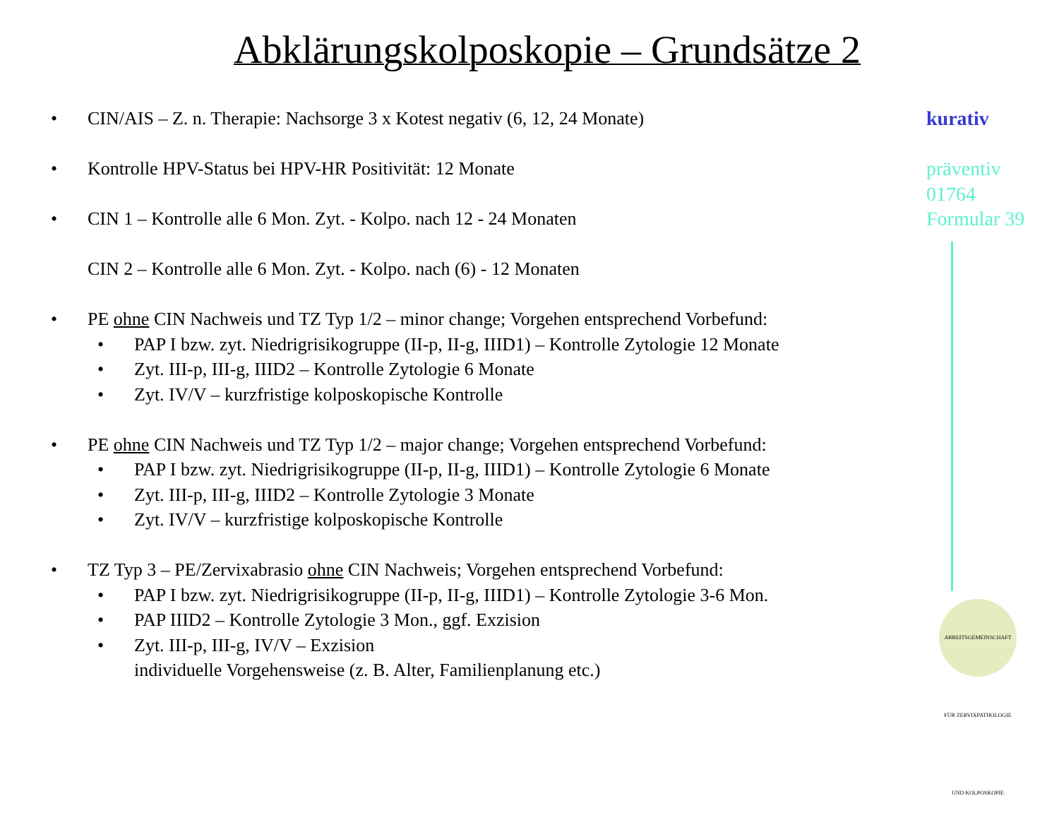Abklärungskolposkopie – Grundsätze 2
• CIN/AIS – Z. n. Therapie: Nachsorge 3 x Kotest negativ (6, 12, 24 Monate)
• Kontrolle HPV-Status bei HPV-HR Positivität: 12 Monate
• CIN 1 – Kontrolle alle 6 Mon. Zyt. - Kolpo. nach 12 - 24 Monaten
CIN 2 – Kontrolle alle 6 Mon. Zyt. - Kolpo. nach (6) - 12 Monaten
• PE ohne CIN Nachweis und TZ Typ 1/2 – minor change; Vorgehen entsprechend Vorbefund:
• PAP I bzw. zyt. Niedrigrisikogruppe (II-p, II-g, IIID1) – Kontrolle Zytologie 12 Monate
• Zyt. III-p, III-g, IIID2 – Kontrolle Zytologie 6 Monate
• Zyt. IV/V – kurzfristige kolposkopische Kontrolle
• PE ohne CIN Nachweis und TZ Typ 1/2 – major change; Vorgehen entsprechend Vorbefund:
• PAP I bzw. zyt. Niedrigrisikogruppe (II-p, II-g, IIID1) – Kontrolle Zytologie 6 Monate
• Zyt. III-p, III-g, IIID2 – Kontrolle Zytologie 3 Monate
• Zyt. IV/V – kurzfristige kolposkopische Kontrolle
• TZ Typ 3 – PE/Zervixabrasio ohne CIN Nachweis; Vorgehen entsprechend Vorbefund:
• PAP I bzw. zyt. Niedrigrisikogruppe (II-p, II-g, IIID1) – Kontrolle Zytologie 3-6 Mon.
• PAP IIID2 – Kontrolle Zytologie 3 Mon., ggf. Exzision
• Zyt. III-p, III-g, IV/V – Exzision
individuelle Vorgehensweise (z. B. Alter, Familienplanung etc.)
kurativ
präventiv
01764
Formular 39
ARBEITSGEMEINSCHAFT FÜR ZERVIXPATHOLOGIE UND KOLPOSKOPIE